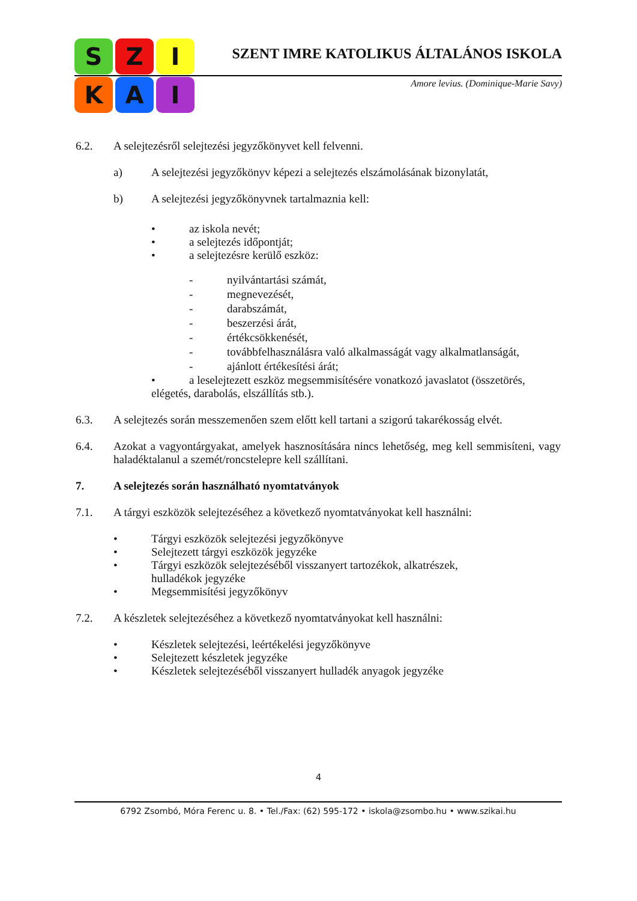S
Z
I
K
A
I
SZENT IMRE KATOLIKUS ÁLTALÁNOS ISKOLA
Amore levius. (Dominique-Marie Savy)
6.2. A selejtezésről selejtezési jegyzőkönyvet kell felvenni.
a) A selejtezési jegyzőkönyv képezi a selejtezés elszámolásának bizonylatát,
b) A selejtezési jegyzőkönyvnek tartalmaznia kell:
• az iskola nevét;
• a selejtezés időpontját;
• a selejtezésre kerülő eszköz:
- nyilvántartási számát,
- megnevezését,
- darabszámát,
- beszerzési árát,
- értékcsökkenését,
- továbbfelhasználásra való alkalmasságát vagy alkalmatlanságát,
- ajánlott értékesítési árát;
• a leselejtezett eszköz megsemmisítésére vonatkozó javaslatot (összetörés, elégetés, darabolás, elszállítás stb.).
6.3. A selejtezés során messzemenően szem előtt kell tartani a szigorú takarékosság elvét.
6.4. Azokat a vagyontárgyakat, amelyek hasznosítására nincs lehetőség, meg kell semmisíteni, vagy haladéktalanul a szemét/roncstelepre kell szállítani.
7. A selejtezés során használható nyomtatványok
7.1. A tárgyi eszközök selejtezéséhez a következő nyomtatványokat kell használni:
• Tárgyi eszközök selejtezési jegyzőkönyve
• Selejtezett tárgyi eszközök jegyzéke
• Tárgyi eszközök selejtezéséből visszanyert tartozékok, alkatrészek,
hulladékok jegyzéke
• Megsemmisítési jegyzőkönyv
7.2. A készletek selejtezéséhez a következő nyomtatványokat kell használni:
• Készletek selejtezési, leértékelési jegyzőkönyve
• Selejtezett készletek jegyzéke
• Készletek selejtezéséből visszanyert hulladék anyagok jegyzéke
4
6792 Zsombó, Móra Ferenc u. 8. • Tel./Fax: (62) 595-172 • iskola@zsombo.hu • www.szikai.hu